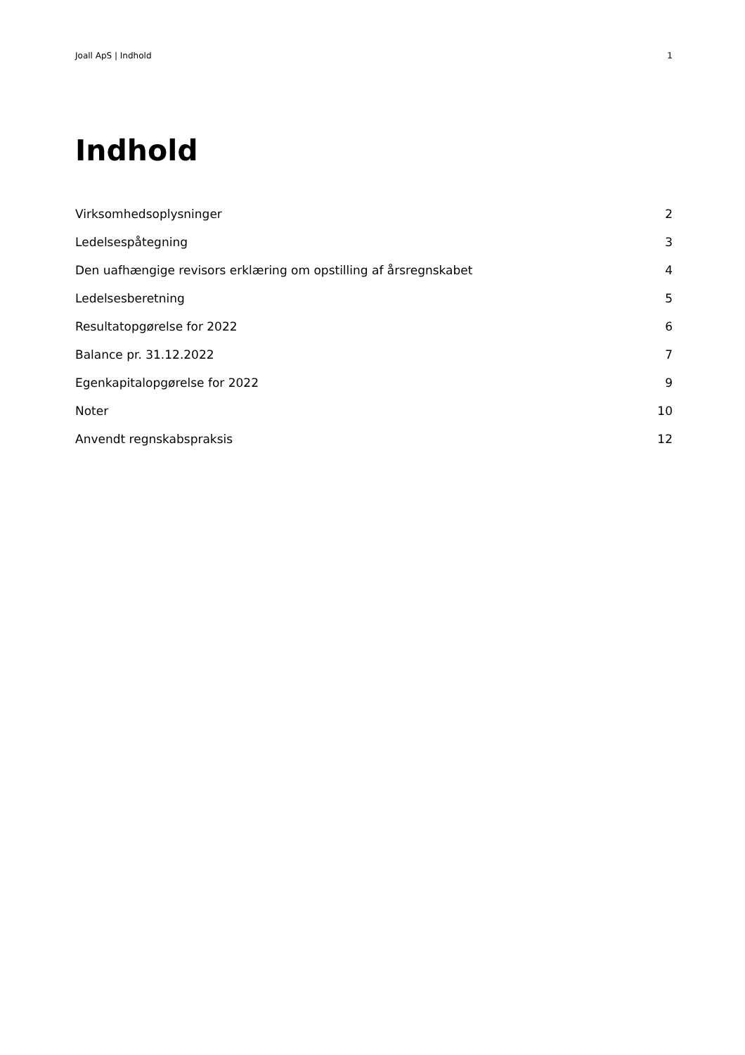Joall ApS | Indhold 1
Indhold
Virksomhedsoplysninger 2
Ledelsespåtegning 3
Den uafhængige revisors erklæring om opstilling af årsregnskabet 4
Ledelsesberetning 5
Resultatopgørelse for 2022 6
Balance pr. 31.12.2022 7
Egenkapitalopgørelse for 2022 9
Noter 10
Anvendt regnskabspraksis 12